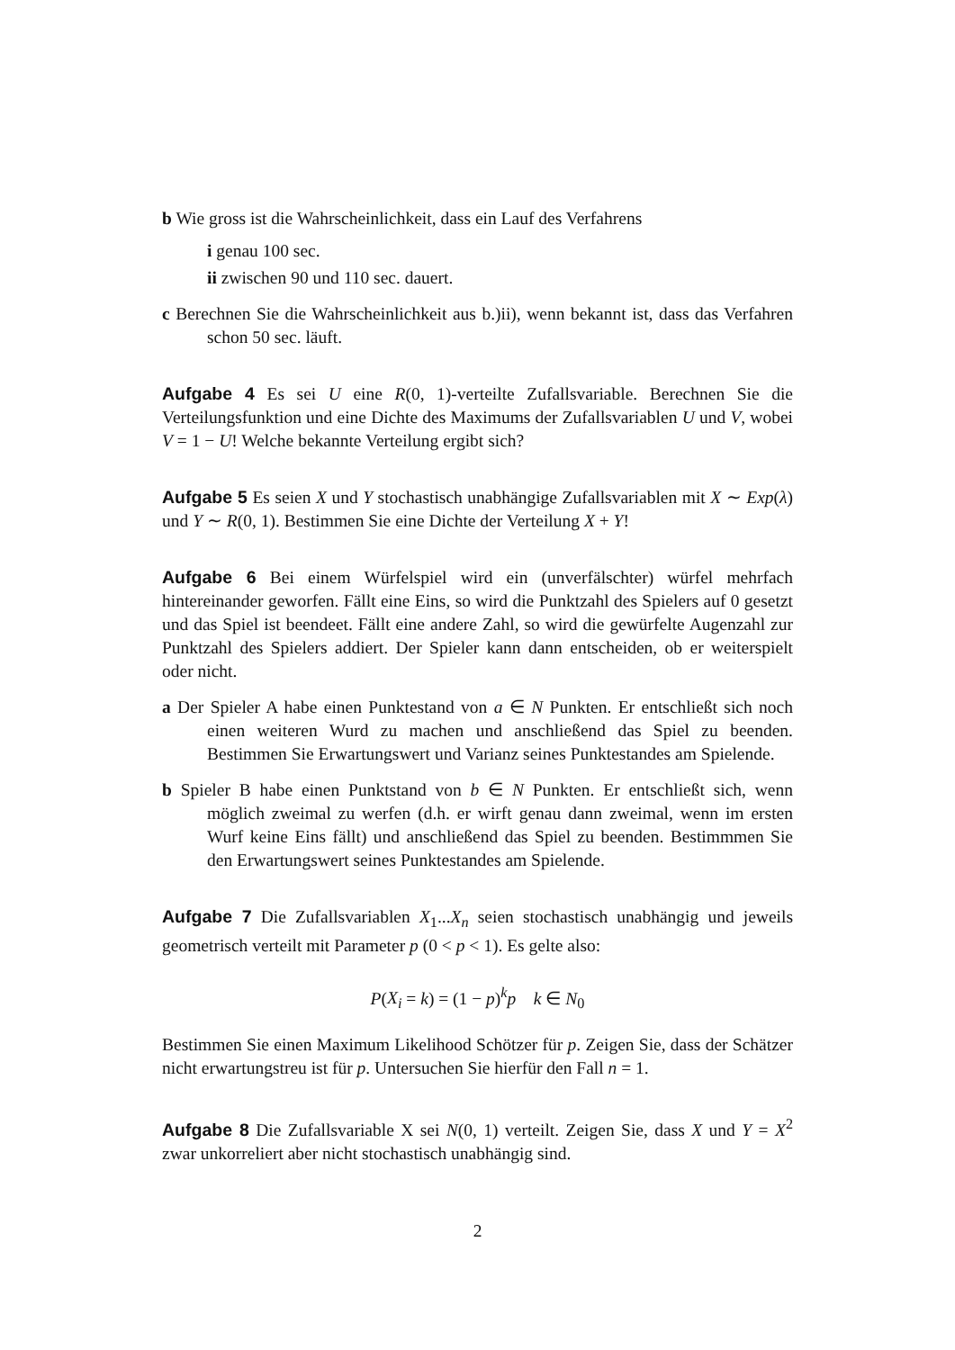b Wie gross ist die Wahrscheinlichkeit, dass ein Lauf des Verfahrens
i genau 100 sec.
ii zwischen 90 und 110 sec. dauert.
c Berechnen Sie die Wahrscheinlichkeit aus b.)ii), wenn bekannt ist, dass das Verfahren schon 50 sec. läuft.
Aufgabe 4 Es sei U eine R(0, 1)-verteilte Zufallsvariable. Berechnen Sie die Verteilungsfunktion und eine Dichte des Maximums der Zufallsvariablen U und V, wobei V = 1 − U! Welche bekannte Verteilung ergibt sich?
Aufgabe 5 Es seien X und Y stochastisch unabhängige Zufallsvariablen mit X ∼ Exp(λ) und Y ∼ R(0, 1). Bestimmen Sie eine Dichte der Verteilung X + Y!
Aufgabe 6 Bei einem Würfelspiel wird ein (unverfälschter) würfel mehrfach hintereinander geworfen. Fällt eine Eins, so wird die Punktzahl des Spielers auf 0 gesetzt und das Spiel ist beendeet. Fällt eine andere Zahl, so wird die gewürfelte Augenzahl zur Punktzahl des Spielers addiert. Der Spieler kann dann entscheiden, ob er weiterspielt oder nicht.
a Der Spieler A habe einen Punktestand von a ∈ N Punkten. Er entschließt sich noch einen weiteren Wurd zu machen und anschließend das Spiel zu beenden. Bestimmen Sie Erwartungswert und Varianz seines Punktestandes am Spielende.
b Spieler B habe einen Punktstand von b ∈ N Punkten. Er entschließt sich, wenn möglich zweimal zu werfen (d.h. er wirft genau dann zweimal, wenn im ersten Wurf keine Eins fällt) und anschließend das Spiel zu beenden. Bestimmmen Sie den Erwartungswert seines Punktestandes am Spielende.
Aufgabe 7 Die Zufallsvariablen X<sub>1</sub>...X<sub>n</sub> seien stochastisch unabhängig und jeweils geometrisch verteilt mit Parameter p (0 < p < 1). Es gelte also:
P(X<sub>i</sub> = k) = (1 − p)<sup>k</sup>p k ∈ N<sub>0</sub>
Bestimmen Sie einen Maximum Likelihood Schötzer für p. Zeigen Sie, dass der Schätzer nicht erwartungstreu ist für p. Untersuchen Sie hierfür den Fall n = 1.
Aufgabe 8 Die Zufallsvariable X sei N(0, 1) verteilt. Zeigen Sie, dass X und Y = X<sup>2</sup> zwar unkorreliert aber nicht stochastisch unabhängig sind.
2